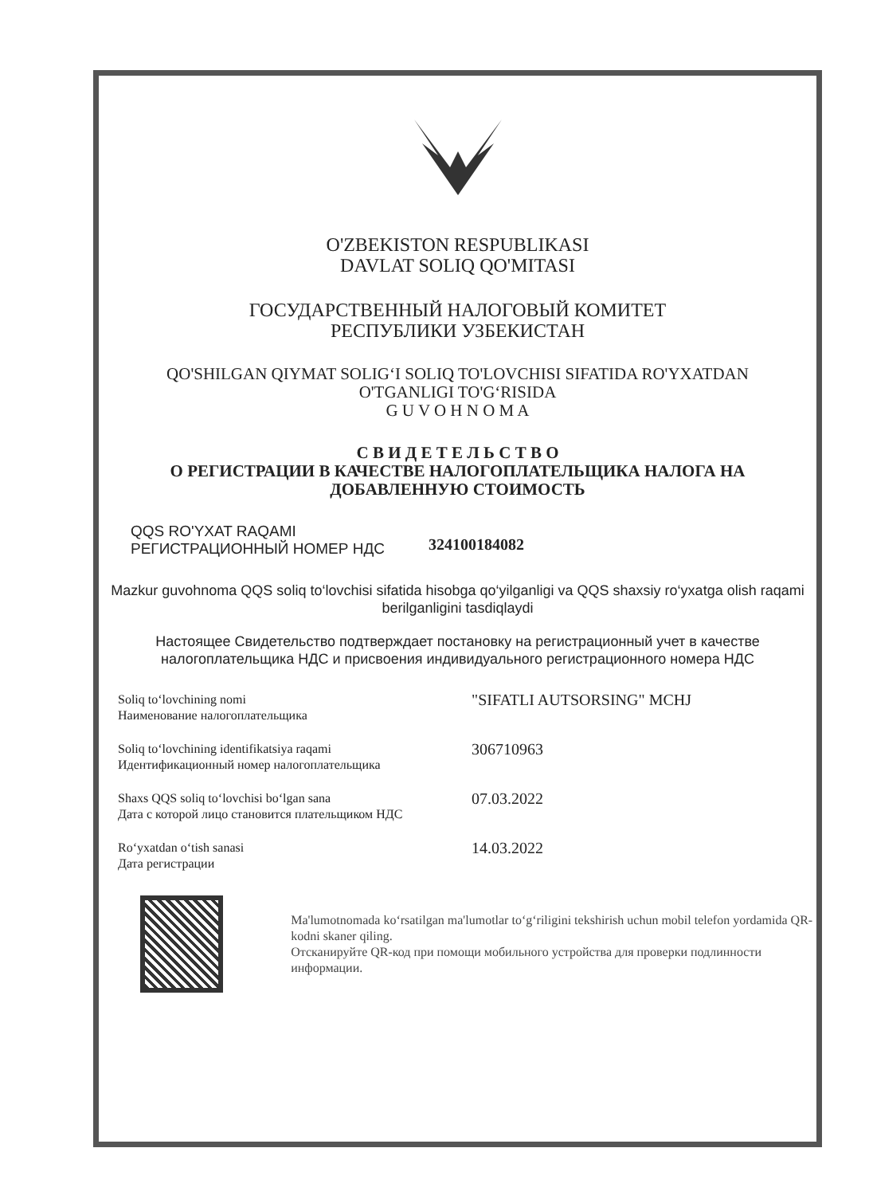O'ZBEKISTON RESPUBLIKASI
DAVLAT SOLIQ QO'MITASI
ГОСУДАРСТВЕННЫЙ НАЛОГОВЫЙ КОМИТЕТ
РЕСПУБЛИКИ УЗБЕКИСТАН
QO'SHILGAN QIYMAT SOLIG‘I SOLIQ TO'LOVCHISI SIFATIDA RO'YXATDAN
O'TGANLIGI TO'G‘RISIDA
G U V O H N O M A
С В И Д Е Т Е Л Ь С Т В О
О РЕГИСТРАЦИИ В КАЧЕСТВЕ НАЛОГОПЛАТЕЛЬЩИКА НАЛОГА НА
ДОБАВЛЕННУЮ СТОИМОСТЬ
QQS RO'YXAT RAQAMI
РЕГИСТРАЦИОННЫЙ НОМЕР НДС
324100184082
Mazkur guvohnoma QQS soliq to‘lovchisi sifatida hisobga qo‘yilganligi va QQS shaxsiy ro‘yxatga olish raqami berilganligini tasdiqlaydi
Настоящее Свидетельство подтверждает постановку на регистрационный учет в качестве налогоплательщика НДС и присвоения индивидуального регистрационного номера НДС
Soliq to‘lovchining nomi
Наименование налогоплательщика
"SIFATLI AUTSORSING" MCHJ
Soliq to‘lovchining identifikatsiya raqami
Идентификационный номер налогоплательщика
306710963
Shaxs QQS soliq to‘lovchisi bo‘lgan sana
Дата с которой лицо становится плательщиком НДС
07.03.2022
Ro‘yxatdan o‘tish sanasi
Дата регистрации
14.03.2022
Ma'lumotnomada ko‘rsatilgan ma'lumotlar to‘g‘riligini tekshirish uchun mobil telefon yordamida QR-kodni skaner qiling.
Отсканируйте QR-код при помощи мобильного устройства для проверки подлинности информации.